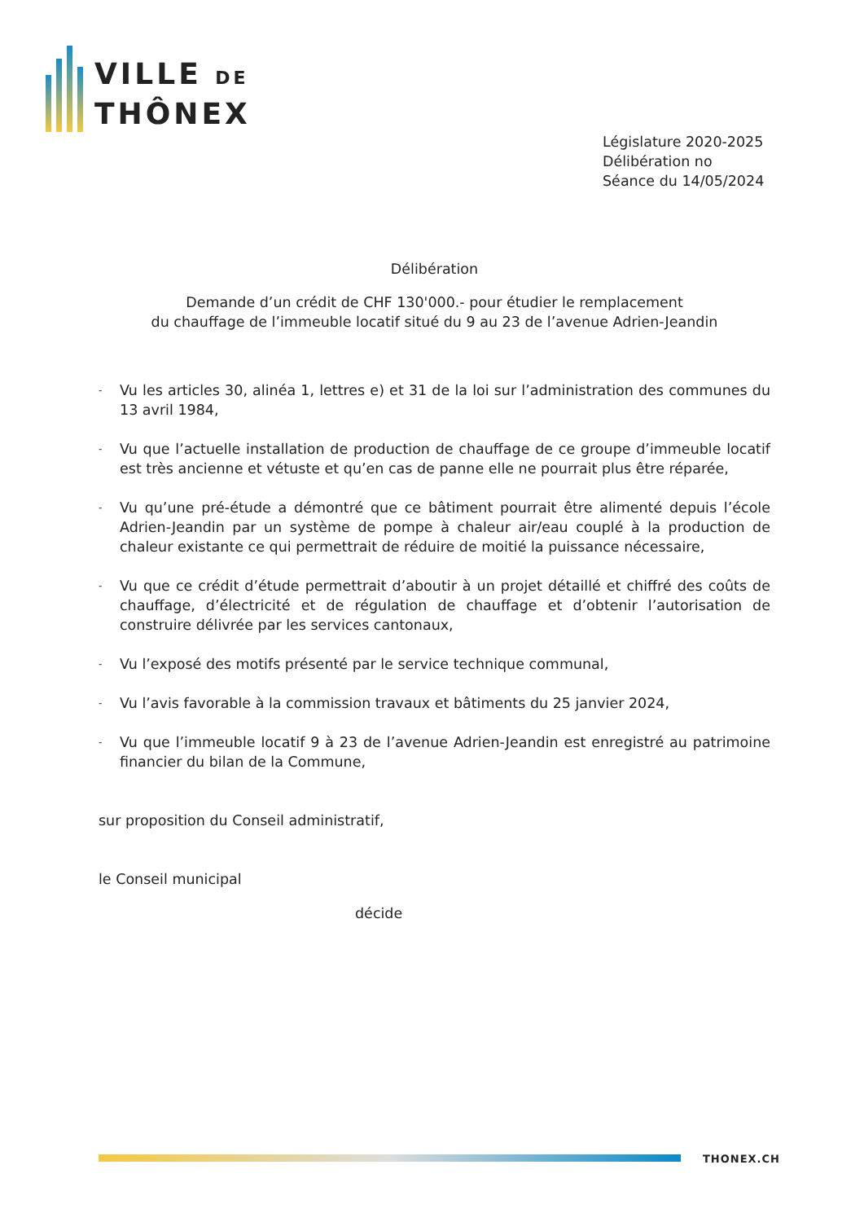VILLE DE
THÔNEX
Législature 2020-2025
Délibération no
Séance du 14/05/2024
Délibération
Demande d’un crédit de CHF 130'000.- pour étudier le remplacement
du chauffage de l’immeuble locatif situé du 9 au 23 de l’avenue Adrien-Jeandin
- Vu les articles 30, alinéa 1, lettres e) et 31 de la loi sur l’administration des communes du 13 avril 1984,
- Vu que l’actuelle installation de production de chauffage de ce groupe d’immeuble locatif est très ancienne et vétuste et qu’en cas de panne elle ne pourrait plus être réparée,
- Vu qu’une pré-étude a démontré que ce bâtiment pourrait être alimenté depuis l’école Adrien-Jeandin par un système de pompe à chaleur air/eau couplé à la production de chaleur existante ce qui permettrait de réduire de moitié la puissance nécessaire,
- Vu que ce crédit d’étude permettrait d’aboutir à un projet détaillé et chiffré des coûts de chauffage, d’électricité et de régulation de chauffage et d’obtenir l’autorisation de construire délivrée par les services cantonaux,
- Vu l’exposé des motifs présenté par le service technique communal,
- Vu l’avis favorable à la commission travaux et bâtiments du 25 janvier 2024,
- Vu que l’immeuble locatif 9 à 23 de l’avenue Adrien-Jeandin est enregistré au patrimoine financier du bilan de la Commune,
sur proposition du Conseil administratif,
le Conseil municipal
décide
THONEX.CH